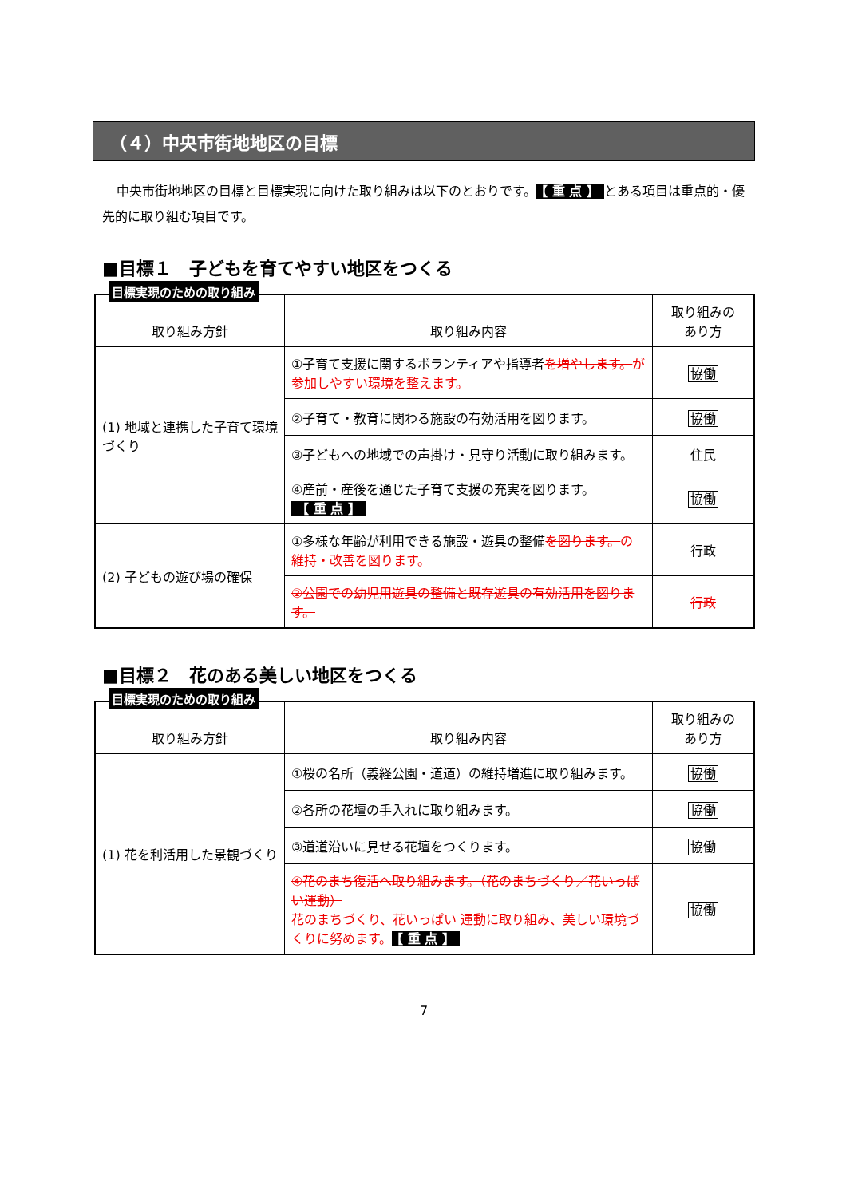（４）中央市街地地区の目標
中央市街地地区の目標と目標実現に向けた取り組みは以下のとおりです。 【 重 点 】 とある項目は重点的・優先的に取り組む項目です。
■目標１　子どもを育てやすい地区をつくる
目標実現のための取り組み
| 取り組み方針 | 取り組み内容 | 取り組みの あり方 |
| --- | --- | --- |
| (1) 地域と連携した子育て環境づくり | ①子育て支援に関するボランティアや指導者 を増やします。 が参加しやすい環境を整えます。 | 協働 |
| | ②子育て・教育に関わる施設の有効活用を図ります。 | 協働 |
| | ③子どもへの地域での声掛け・見守り活動に取り組みます。 | 住民 |
| | ④産前・産後を通じた子育て支援の充実を図ります。 【 重 点 】 | 協働 |
| (2) 子どもの遊び場の確保 | ①多様な年齢が利用できる施設・遊具の整備 を図ります。 の維持・改善を図ります。 | 行政 |
| | ②公園での幼児用遊具の整備と既存遊具の有効活用を図ります。 | 行政 |
■目標２　花のある美しい地区をつくる
目標実現のための取り組み
| 取り組み方針 | 取り組み内容 | 取り組みの あり方 |
| --- | --- | --- |
| (1) 花を利活用した景観づくり | ①桜の名所（義経公園・道道）の維持増進に取り組みます。 | 協働 |
| | ②各所の花壇の手入れに取り組みます。 | 協働 |
| | ③道道沿いに見せる花壇をつくります。 | 協働 |
| | ④花のまち復活へ取り組みます。（花のまちづくり／花いっぱい運動） 花のまちづくり、花いっぱい 運動に取り組み、美しい環境づくりに努めます。 【 重 点 】 | 協働 |
7